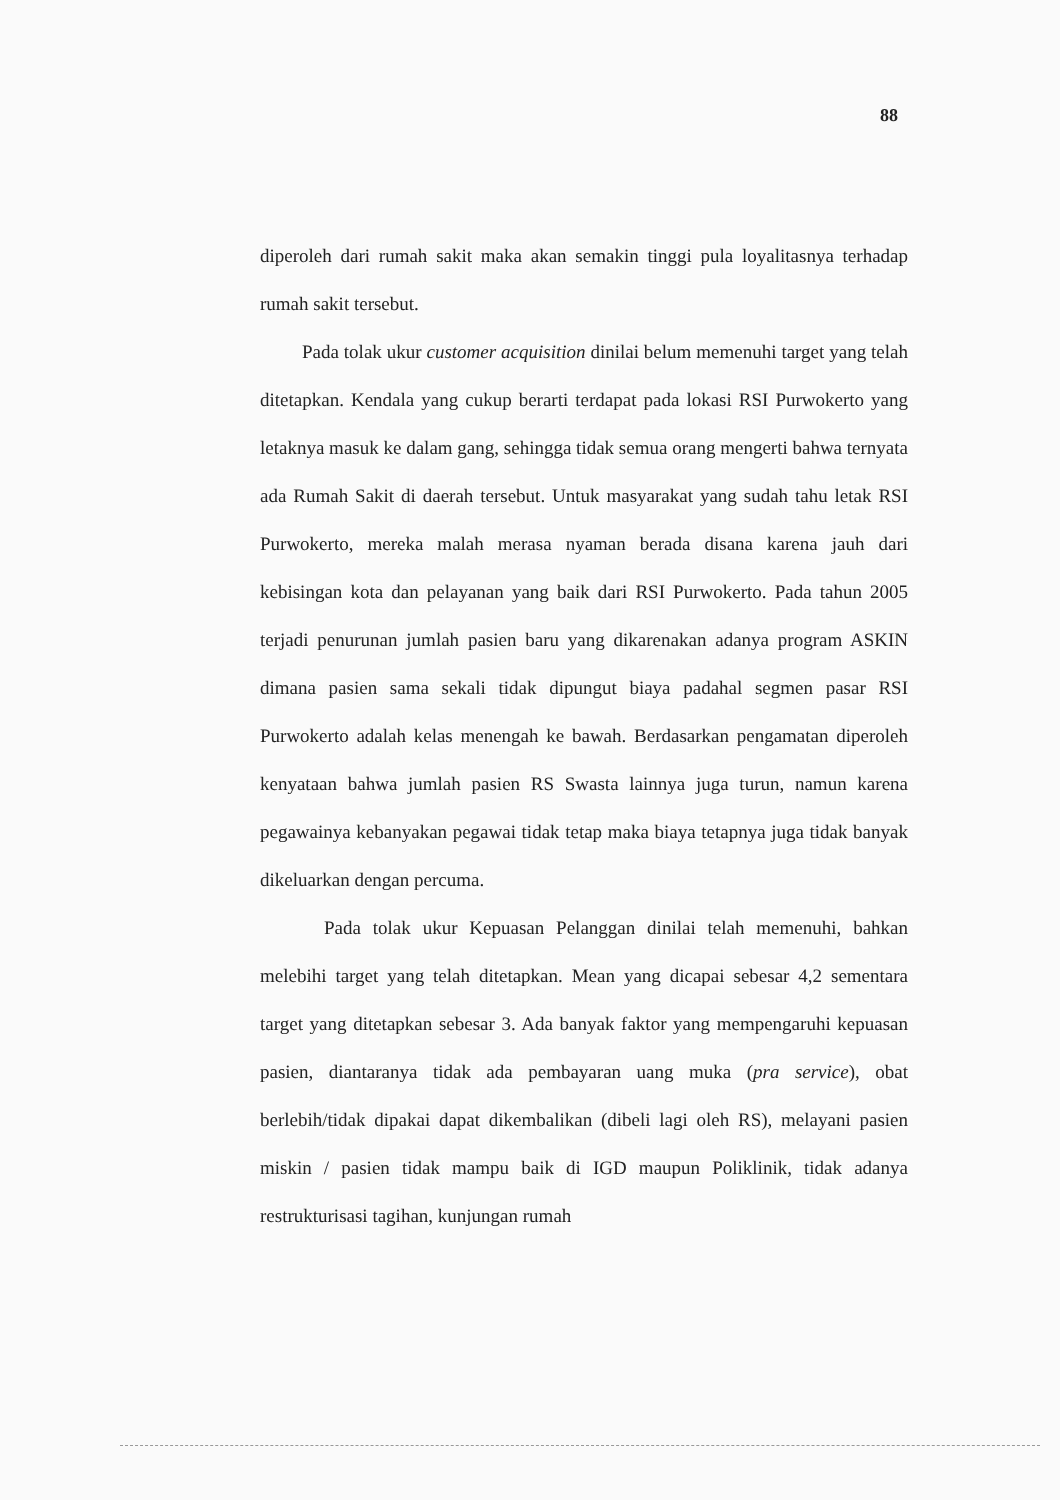88
diperoleh dari rumah sakit maka akan semakin tinggi pula loyalitasnya terhadap rumah sakit tersebut.
Pada tolak ukur customer acquisition dinilai belum memenuhi target yang telah ditetapkan. Kendala yang cukup berarti terdapat pada lokasi RSI Purwokerto yang letaknya masuk ke dalam gang, sehingga tidak semua orang mengerti bahwa ternyata ada Rumah Sakit di daerah tersebut. Untuk masyarakat yang sudah tahu letak RSI Purwokerto, mereka malah merasa nyaman berada disana karena jauh dari kebisingan kota dan pelayanan yang baik dari RSI Purwokerto. Pada tahun 2005 terjadi penurunan jumlah pasien baru yang dikarenakan adanya program ASKIN dimana pasien sama sekali tidak dipungut biaya padahal segmen pasar RSI Purwokerto adalah kelas menengah ke bawah. Berdasarkan pengamatan diperoleh kenyataan bahwa jumlah pasien RS Swasta lainnya juga turun, namun karena pegawainya kebanyakan pegawai tidak tetap maka biaya tetapnya juga tidak banyak dikeluarkan dengan percuma.
Pada tolak ukur Kepuasan Pelanggan dinilai telah memenuhi, bahkan melebihi target yang telah ditetapkan. Mean yang dicapai sebesar 4,2 sementara target yang ditetapkan sebesar 3. Ada banyak faktor yang mempengaruhi kepuasan pasien, diantaranya tidak ada pembayaran uang muka (pra service), obat berlebih/tidak dipakai dapat dikembalikan (dibeli lagi oleh RS), melayani pasien miskin / pasien tidak mampu baik di IGD maupun Poliklinik, tidak adanya restrukturisasi tagihan, kunjungan rumah